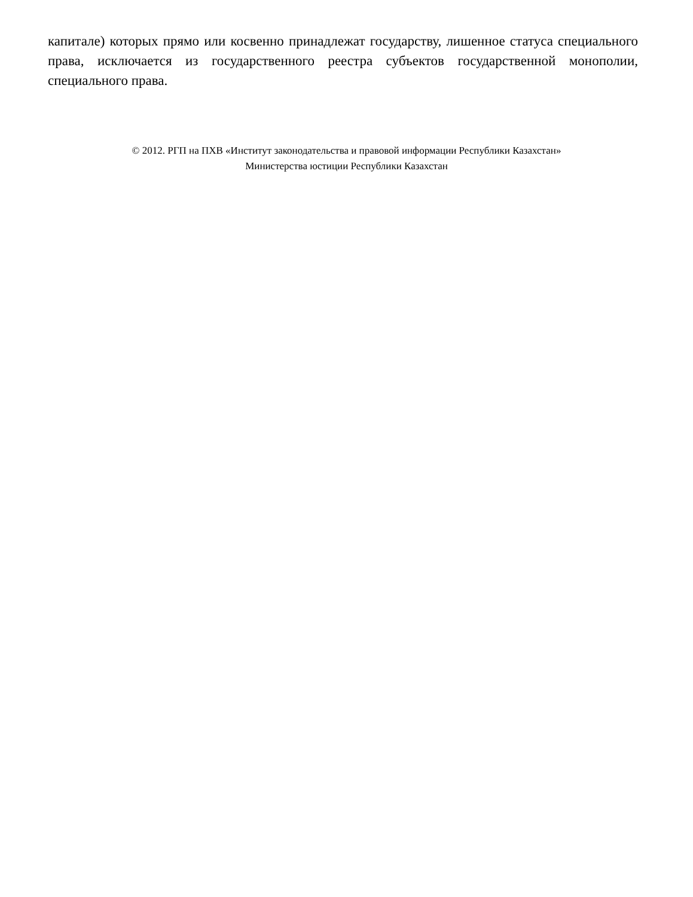капитале) которых прямо или косвенно принадлежат государству, лишенное статуса специального права, исключается из государственного реестра субъектов государственной монополии, специального права.
© 2012. РГП на ПХВ «Институт законодательства и правовой информации Республики Казахстан»
Министерства юстиции Республики Казахстан